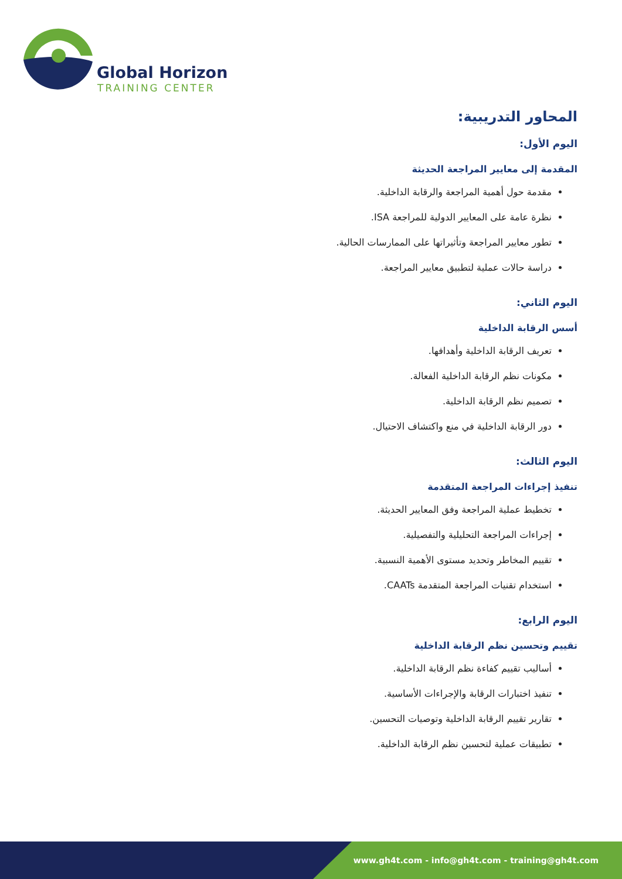Global Horizon
TRAINING CENTER
المحاور التدريبية:
اليوم الأول:
المقدمة إلى معايير المراجعة الحديثة
مقدمة حول أهمية المراجعة والرقابة الداخلية.
نظرة عامة على المعايير الدولية للمراجعة ISA.
تطور معايير المراجعة وتأثيراتها على الممارسات الحالية.
دراسة حالات عملية لتطبيق معايير المراجعة.
اليوم الثاني:
أسس الرقابة الداخلية
تعريف الرقابة الداخلية وأهدافها.
مكونات نظم الرقابة الداخلية الفعالة.
تصميم نظم الرقابة الداخلية.
دور الرقابة الداخلية في منع واكتشاف الاحتيال.
اليوم الثالث:
تنفيذ إجراءات المراجعة المتقدمة
تخطيط عملية المراجعة وفق المعايير الحديثة.
إجراءات المراجعة التحليلية والتفصيلية.
تقييم المخاطر وتحديد مستوى الأهمية النسبية.
استخدام تقنيات المراجعة المتقدمة CAATs.
اليوم الرابع:
تقييم وتحسين نظم الرقابة الداخلية
أساليب تقييم كفاءة نظم الرقابة الداخلية.
تنفيذ اختبارات الرقابة والإجراءات الأساسية.
تقارير تقييم الرقابة الداخلية وتوصيات التحسين.
تطبيقات عملية لتحسين نظم الرقابة الداخلية.
www.gh4t.com - info@gh4t.com - training@gh4t.com